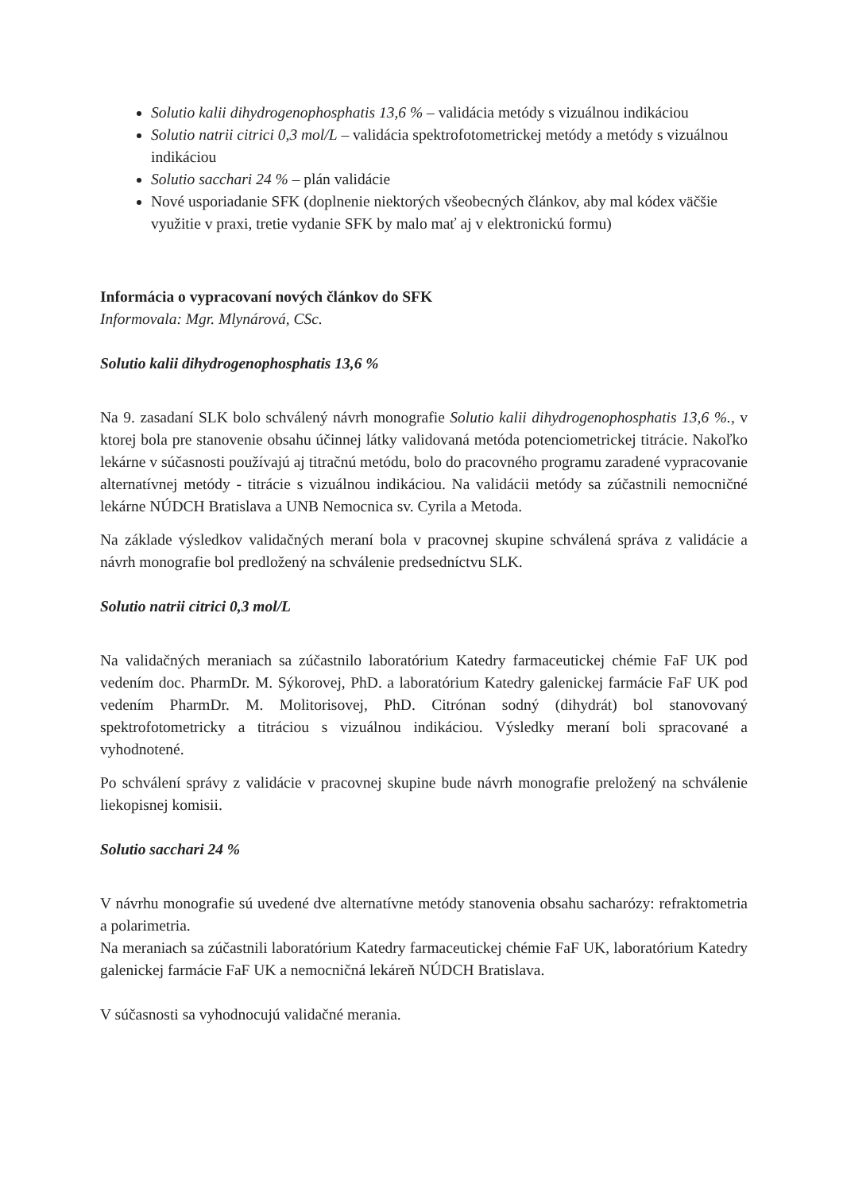Solutio kalii dihydrogenophosphatis 13,6 % – validácia metódy s vizuálnou indikáciou
Solutio natrii citrici 0,3 mol/L – validácia spektrofotometrickej metódy a metódy s vizuálnou indikáciou
Solutio sacchari 24 % – plán validácie
Nové usporiadanie SFK (doplnenie niektorých všeobecných článkov, aby mal kódex väčšie využitie v praxi, tretie vydanie SFK by malo mať aj v elektronickú formu)
Informácia o vypracovaní nových článkov do SFK
Informovala: Mgr. Mlynárová, CSc.
Solutio kalii dihydrogenophosphatis 13,6 %
Na 9. zasadaní SLK bolo schválený návrh monografie Solutio kalii dihydrogenophosphatis 13,6 %., v ktorej bola pre stanovenie obsahu účinnej látky validovaná metóda potenciometrickej titrácie. Nakoľko lekárne v súčasnosti používajú aj titračnú metódu, bolo do pracovného programu zaradené vypracovanie alternatívnej metódy - titrácie s vizuálnou indikáciou. Na validácii metódy sa zúčastnili nemocničné lekárne NÚDCH Bratislava a UNB Nemocnica sv. Cyrila a Metoda.
Na základe výsledkov validačných meraní bola v pracovnej skupine schválená správa z validácie a návrh monografie bol predložený na schválenie predsedníctvu SLK.
Solutio natrii citrici 0,3 mol/L
Na validačných meraniach sa zúčastnilo laboratórium Katedry farmaceutickej chémie FaF UK pod vedením doc. PharmDr. M. Sýkorovej, PhD. a laboratórium Katedry galenickej farmácie FaF UK pod vedením PharmDr. M. Molitorisovej, PhD. Citrónan sodný (dihydrát) bol stanovovaný spektrofotometricky a titráciou s vizuálnou indikáciou. Výsledky meraní boli spracované a vyhodnotené.
Po schválení správy z validácie v pracovnej skupine bude návrh monografie preložený na schválenie liekopisnej komisii.
Solutio sacchari 24 %
V návrhu monografie sú uvedené dve alternatívne metódy stanovenia obsahu sacharózy: refraktometria a polarimetria.
Na meraniach sa zúčastnili laboratórium Katedry farmaceutickej chémie FaF UK, laboratórium Katedry galenickej farmácie FaF UK a nemocničná lekáreň NÚDCH Bratislava.
V súčasnosti sa vyhodnocujú validačné merania.